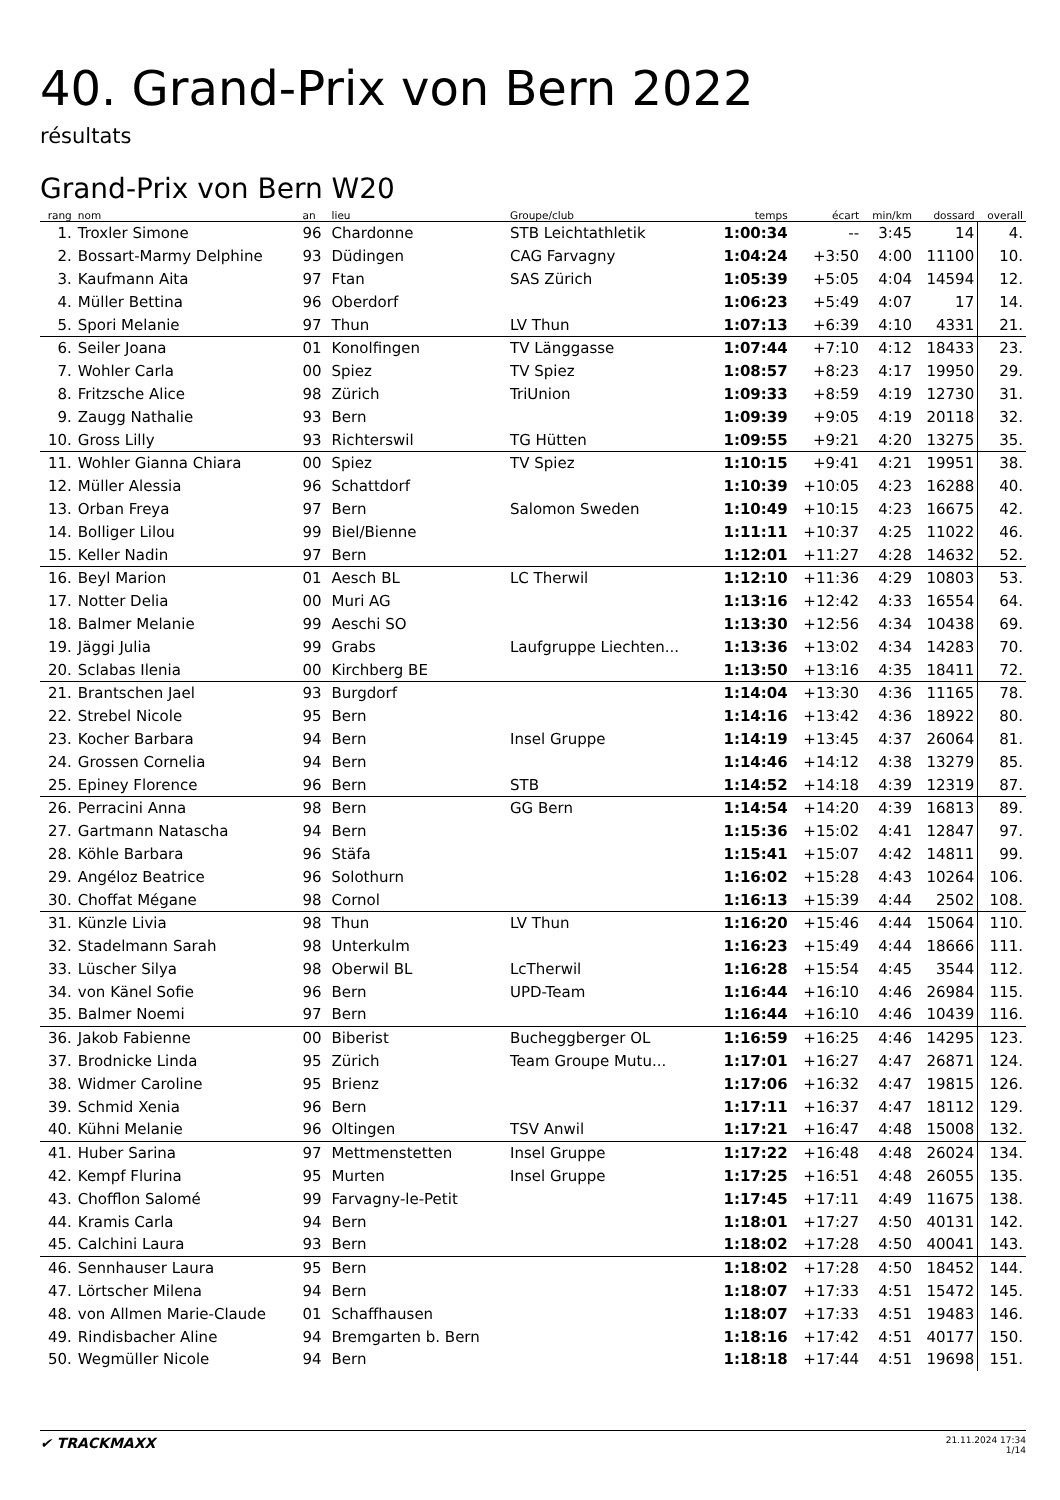40. Grand-Prix von Bern 2022
résultats
Grand-Prix von Bern W20
| rang | nom | an | lieu | Groupe/club | temps | écart | min/km | dossard | overall |
| --- | --- | --- | --- | --- | --- | --- | --- | --- | --- |
| 1. | Troxler Simone | 96 | Chardonne | STB Leichtathletik | 1:00:34 | -- | 3:45 | 14 | 4. |
| 2. | Bossart-Marmy Delphine | 93 | Düdingen | CAG Farvagny | 1:04:24 | +3:50 | 4:00 | 11100 | 10. |
| 3. | Kaufmann Aita | 97 | Ftan | SAS Zürich | 1:05:39 | +5:05 | 4:04 | 14594 | 12. |
| 4. | Müller Bettina | 96 | Oberdorf | | 1:06:23 | +5:49 | 4:07 | 17 | 14. |
| 5. | Spori Melanie | 97 | Thun | LV Thun | 1:07:13 | +6:39 | 4:10 | 4331 | 21. |
| 6. | Seiler Joana | 01 | Konolfingen | TV Länggasse | 1:07:44 | +7:10 | 4:12 | 18433 | 23. |
| 7. | Wohler Carla | 00 | Spiez | TV Spiez | 1:08:57 | +8:23 | 4:17 | 19950 | 29. |
| 8. | Fritzsche Alice | 98 | Zürich | TriUnion | 1:09:33 | +8:59 | 4:19 | 12730 | 31. |
| 9. | Zaugg Nathalie | 93 | Bern | | 1:09:39 | +9:05 | 4:19 | 20118 | 32. |
| 10. | Gross Lilly | 93 | Richterswil | TG Hütten | 1:09:55 | +9:21 | 4:20 | 13275 | 35. |
| 11. | Wohler Gianna Chiara | 00 | Spiez | TV Spiez | 1:10:15 | +9:41 | 4:21 | 19951 | 38. |
| 12. | Müller Alessia | 96 | Schattdorf | | 1:10:39 | +10:05 | 4:23 | 16288 | 40. |
| 13. | Orban Freya | 97 | Bern | Salomon Sweden | 1:10:49 | +10:15 | 4:23 | 16675 | 42. |
| 14. | Bolliger Lilou | 99 | Biel/Bienne | | 1:11:11 | +10:37 | 4:25 | 11022 | 46. |
| 15. | Keller Nadin | 97 | Bern | | 1:12:01 | +11:27 | 4:28 | 14632 | 52. |
| 16. | Beyl Marion | 01 | Aesch BL | LC Therwil | 1:12:10 | +11:36 | 4:29 | 10803 | 53. |
| 17. | Notter Delia | 00 | Muri AG | | 1:13:16 | +12:42 | 4:33 | 16554 | 64. |
| 18. | Balmer Melanie | 99 | Aeschi SO | | 1:13:30 | +12:56 | 4:34 | 10438 | 69. |
| 19. | Jäggi Julia | 99 | Grabs | Laufgruppe Liechten... | 1:13:36 | +13:02 | 4:34 | 14283 | 70. |
| 20. | Sclabas Ilenia | 00 | Kirchberg BE | | 1:13:50 | +13:16 | 4:35 | 18411 | 72. |
| 21. | Brantschen Jael | 93 | Burgdorf | | 1:14:04 | +13:30 | 4:36 | 11165 | 78. |
| 22. | Strebel Nicole | 95 | Bern | | 1:14:16 | +13:42 | 4:36 | 18922 | 80. |
| 23. | Kocher Barbara | 94 | Bern | Insel Gruppe | 1:14:19 | +13:45 | 4:37 | 26064 | 81. |
| 24. | Grossen Cornelia | 94 | Bern | | 1:14:46 | +14:12 | 4:38 | 13279 | 85. |
| 25. | Epiney Florence | 96 | Bern | STB | 1:14:52 | +14:18 | 4:39 | 12319 | 87. |
| 26. | Perracini Anna | 98 | Bern | GG Bern | 1:14:54 | +14:20 | 4:39 | 16813 | 89. |
| 27. | Gartmann Natascha | 94 | Bern | | 1:15:36 | +15:02 | 4:41 | 12847 | 97. |
| 28. | Köhle Barbara | 96 | Stäfa | | 1:15:41 | +15:07 | 4:42 | 14811 | 99. |
| 29. | Angéloz Beatrice | 96 | Solothurn | | 1:16:02 | +15:28 | 4:43 | 10264 | 106. |
| 30. | Choffat Mégane | 98 | Cornol | | 1:16:13 | +15:39 | 4:44 | 2502 | 108. |
| 31. | Künzle Livia | 98 | Thun | LV Thun | 1:16:20 | +15:46 | 4:44 | 15064 | 110. |
| 32. | Stadelmann Sarah | 98 | Unterkulm | | 1:16:23 | +15:49 | 4:44 | 18666 | 111. |
| 33. | Lüscher Silya | 98 | Oberwil BL | LcTherwil | 1:16:28 | +15:54 | 4:45 | 3544 | 112. |
| 34. | von Känel Sofie | 96 | Bern | UPD-Team | 1:16:44 | +16:10 | 4:46 | 26984 | 115. |
| 35. | Balmer Noemi | 97 | Bern | | 1:16:44 | +16:10 | 4:46 | 10439 | 116. |
| 36. | Jakob Fabienne | 00 | Biberist | Bucheggberger OL | 1:16:59 | +16:25 | 4:46 | 14295 | 123. |
| 37. | Brodnicke Linda | 95 | Zürich | Team Groupe Mutu... | 1:17:01 | +16:27 | 4:47 | 26871 | 124. |
| 38. | Widmer Caroline | 95 | Brienz | | 1:17:06 | +16:32 | 4:47 | 19815 | 126. |
| 39. | Schmid Xenia | 96 | Bern | | 1:17:11 | +16:37 | 4:47 | 18112 | 129. |
| 40. | Kühni Melanie | 96 | Oltingen | TSV Anwil | 1:17:21 | +16:47 | 4:48 | 15008 | 132. |
| 41. | Huber Sarina | 97 | Mettmenstetten | Insel Gruppe | 1:17:22 | +16:48 | 4:48 | 26024 | 134. |
| 42. | Kempf Flurina | 95 | Murten | Insel Gruppe | 1:17:25 | +16:51 | 4:48 | 26055 | 135. |
| 43. | Chofflon Salomé | 99 | Farvagny-le-Petit | | 1:17:45 | +17:11 | 4:49 | 11675 | 138. |
| 44. | Kramis Carla | 94 | Bern | | 1:18:01 | +17:27 | 4:50 | 40131 | 142. |
| 45. | Calchini Laura | 93 | Bern | | 1:18:02 | +17:28 | 4:50 | 40041 | 143. |
| 46. | Sennhauser Laura | 95 | Bern | | 1:18:02 | +17:28 | 4:50 | 18452 | 144. |
| 47. | Lörtscher Milena | 94 | Bern | | 1:18:07 | +17:33 | 4:51 | 15472 | 145. |
| 48. | von Allmen Marie-Claude | 01 | Schaffhausen | | 1:18:07 | +17:33 | 4:51 | 19483 | 146. |
| 49. | Rindisbacher Aline | 94 | Bremgarten b. Bern | | 1:18:16 | +17:42 | 4:51 | 40177 | 150. |
| 50. | Wegmüller Nicole | 94 | Bern | | 1:18:18 | +17:44 | 4:51 | 19698 | 151. |
✔ TRACKMAXX
21.11.2024 17:34
1/14